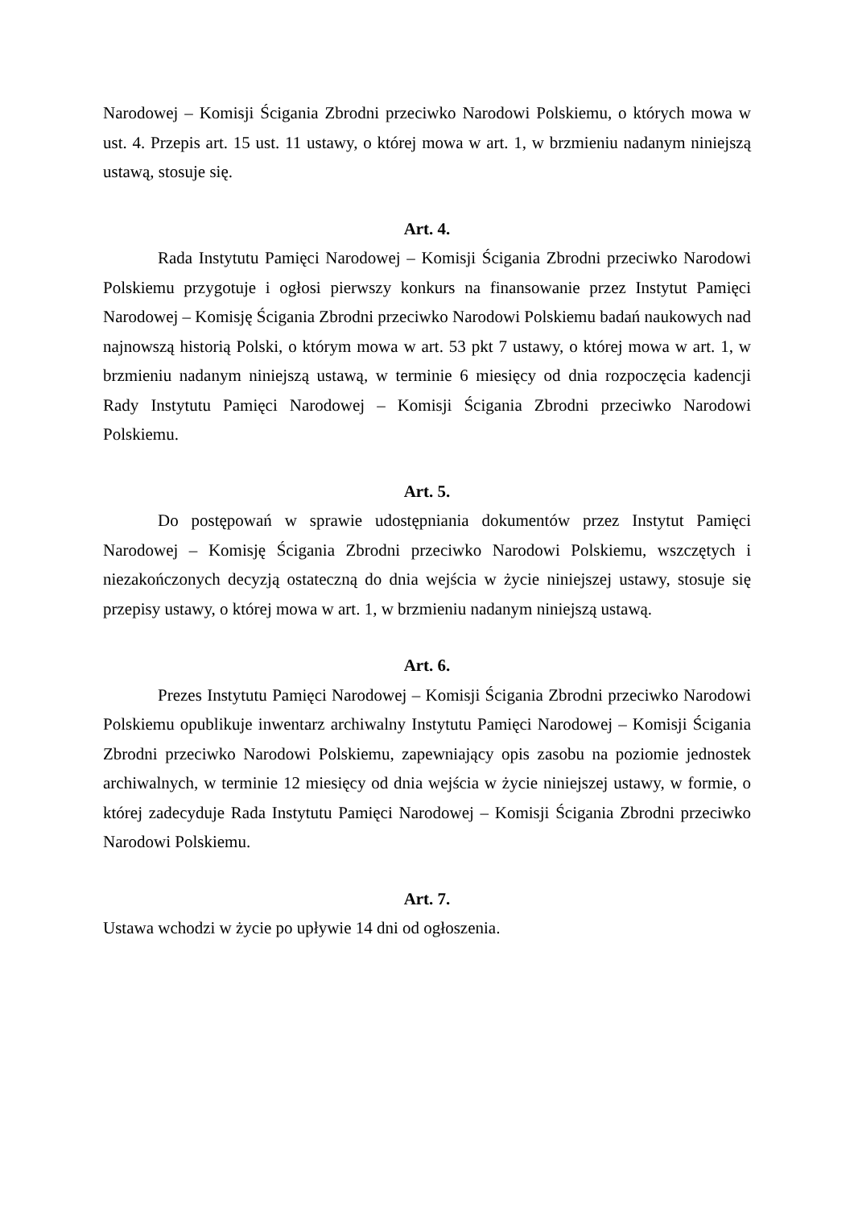Narodowej – Komisji Ścigania Zbrodni przeciwko Narodowi Polskiemu, o których mowa w ust. 4. Przepis art. 15 ust. 11 ustawy, o której mowa w art. 1, w brzmieniu nadanym niniejszą ustawą, stosuje się.
Art. 4.
Rada Instytutu Pamięci Narodowej – Komisji Ścigania Zbrodni przeciwko Narodowi Polskiemu przygotuje i ogłosi pierwszy konkurs na finansowanie przez Instytut Pamięci Narodowej – Komisję Ścigania Zbrodni przeciwko Narodowi Polskiemu badań naukowych nad najnowszą historią Polski, o którym mowa w art. 53 pkt 7 ustawy, o której mowa w art. 1, w brzmieniu nadanym niniejszą ustawą, w terminie 6 miesięcy od dnia rozpoczęcia kadencji Rady Instytutu Pamięci Narodowej – Komisji Ścigania Zbrodni przeciwko Narodowi Polskiemu.
Art. 5.
Do postępowań w sprawie udostępniania dokumentów przez Instytut Pamięci Narodowej – Komisję Ścigania Zbrodni przeciwko Narodowi Polskiemu, wszczętych i niezakończonych decyzją ostateczną do dnia wejścia w życie niniejszej ustawy, stosuje się przepisy ustawy, o której mowa w art. 1, w brzmieniu nadanym niniejszą ustawą.
Art. 6.
Prezes Instytutu Pamięci Narodowej – Komisji Ścigania Zbrodni przeciwko Narodowi Polskiemu opublikuje inwentarz archiwalny Instytutu Pamięci Narodowej – Komisji Ścigania Zbrodni przeciwko Narodowi Polskiemu, zapewniający opis zasobu na poziomie jednostek archiwalnych, w terminie 12 miesięcy od dnia wejścia w życie niniejszej ustawy, w formie, o której zadecyduje Rada Instytutu Pamięci Narodowej – Komisji Ścigania Zbrodni przeciwko Narodowi Polskiemu.
Art. 7.
Ustawa wchodzi w życie po upływie 14 dni od ogłoszenia.